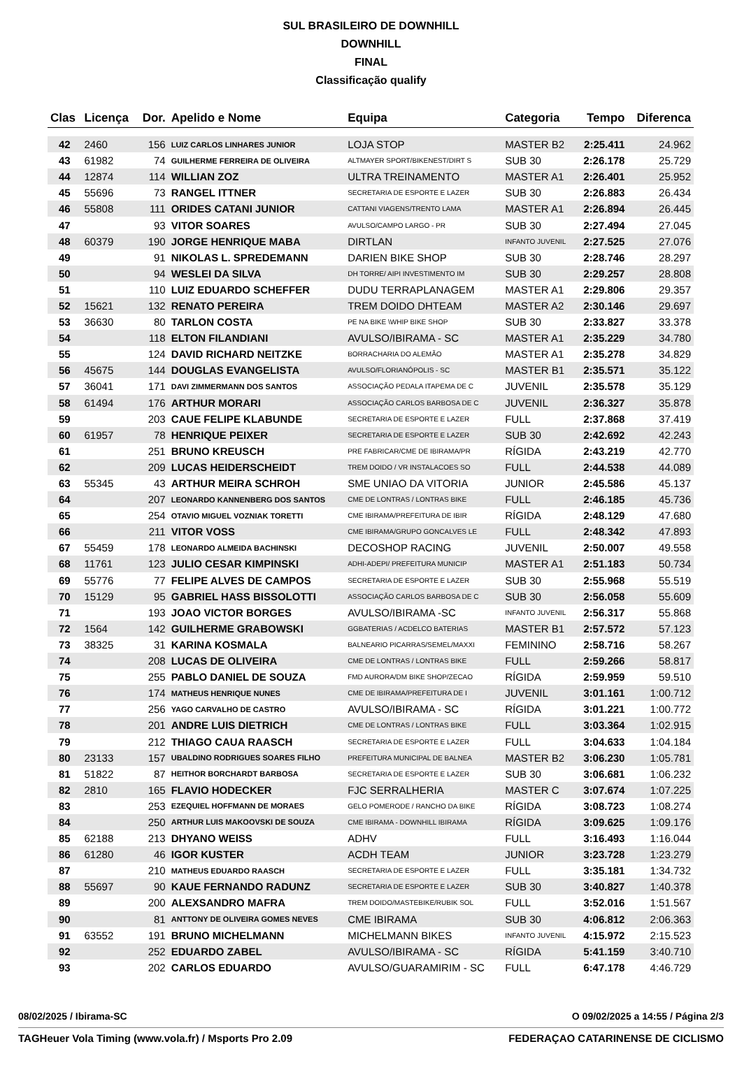SUL BRASILEIRO DE DOWNHILL
DOWNHILL
FINAL
Classificação qualify
| Clas | Licença | Dor. | Apelido e Nome | Equipa | Categoria | Tempo | Diferenca |
| --- | --- | --- | --- | --- | --- | --- | --- |
| 42 | 2460 | 156 | LUIZ CARLOS LINHARES JUNIOR | LOJA STOP | MASTER B2 | 2:25.411 | 24.962 |
| 43 | 61982 | 74 | GUILHERME FERREIRA DE OLIVEIRA | ALTMAYER SPORT/BIKENEST/DIRT S | SUB 30 | 2:26.178 | 25.729 |
| 44 | 12874 | 114 | WILLIAN ZOZ | ULTRA TREINAMENTO | MASTER A1 | 2:26.401 | 25.952 |
| 45 | 55696 | 73 | RANGEL ITTNER | SECRETARIA DE ESPORTE E LAZER | SUB 30 | 2:26.883 | 26.434 |
| 46 | 55808 | 111 | ORIDES CATANI JUNIOR | CATTANI VIAGENS/TRENTO LAMA | MASTER A1 | 2:26.894 | 26.445 |
| 47 | | 93 | VITOR SOARES | AVULSO/CAMPO LARGO - PR | SUB 30 | 2:27.494 | 27.045 |
| 48 | 60379 | 190 | JORGE HENRIQUE MABA | DIRTLAN | INFANTO JUVENIL | 2:27.525 | 27.076 |
| 49 | | 91 | NIKOLAS L. SPREDEMANN | DARIEN BIKE SHOP | SUB 30 | 2:28.746 | 28.297 |
| 50 | | 94 | WESLEI DA SILVA | DH TORRE/ AIPI INVESTIMENTO IM | SUB 30 | 2:29.257 | 28.808 |
| 51 | | 110 | LUIZ EDUARDO SCHEFFER | DUDU TERRAPLANAGEM | MASTER A1 | 2:29.806 | 29.357 |
| 52 | 15621 | 132 | RENATO PEREIRA | TREM DOIDO DHTEAM | MASTER A2 | 2:30.146 | 29.697 |
| 53 | 36630 | 80 | TARLON COSTA | PE NA BIKE \WHIP BIKE SHOP | SUB 30 | 2:33.827 | 33.378 |
| 54 | | 118 | ELTON FILANDIANI | AVULSO/IBIRAMA - SC | MASTER A1 | 2:35.229 | 34.780 |
| 55 | | 124 | DAVID RICHARD NEITZKE | BORRACHARIA DO ALEMÃO | MASTER A1 | 2:35.278 | 34.829 |
| 56 | 45675 | 144 | DOUGLAS EVANGELISTA | AVULSO/FLORIANÓPOLIS - SC | MASTER B1 | 2:35.571 | 35.122 |
| 57 | 36041 | 171 | DAVI ZIMMERMANN DOS SANTOS | ASSOCIAÇÃO PEDALA ITAPEMA DE C | JUVENIL | 2:35.578 | 35.129 |
| 58 | 61494 | 176 | ARTHUR MORARI | ASSOCIAÇÃO CARLOS BARBOSA DE C | JUVENIL | 2:36.327 | 35.878 |
| 59 | | 203 | CAUE FELIPE KLABUNDE | SECRETARIA DE ESPORTE E LAZER | FULL | 2:37.868 | 37.419 |
| 60 | 61957 | 78 | HENRIQUE PEIXER | SECRETARIA DE ESPORTE E LAZER | SUB 30 | 2:42.692 | 42.243 |
| 61 | | 251 | BRUNO KREUSCH | PRE FABRICAR/CME DE IBIRAMA/PR | RÍGIDA | 2:43.219 | 42.770 |
| 62 | | 209 | LUCAS HEIDERSCHEIDT | TREM DOIDO / VR INSTALACOES SO | FULL | 2:44.538 | 44.089 |
| 63 | 55345 | 43 | ARTHUR MEIRA SCHROH | SME UNIAO DA VITORIA | JUNIOR | 2:45.586 | 45.137 |
| 64 | | 207 | LEONARDO KANNENBERG DOS SANTOS | CME DE LONTRAS / LONTRAS BIKE | FULL | 2:46.185 | 45.736 |
| 65 | | 254 | OTAVIO MIGUEL VOZNIAK TORETTI | CME IBIRAMA/PREFEITURA DE IBIR | RÍGIDA | 2:48.129 | 47.680 |
| 66 | | 211 | VITOR VOSS | CME IBIRAMA/GRUPO GONCALVES LE | FULL | 2:48.342 | 47.893 |
| 67 | 55459 | 178 | LEONARDO ALMEIDA BACHINSKI | DECOSHOP RACING | JUVENIL | 2:50.007 | 49.558 |
| 68 | 11761 | 123 | JULIO CESAR KIMPINSKI | ADHI-ADEPI/ PREFEITURA MUNICIP | MASTER A1 | 2:51.183 | 50.734 |
| 69 | 55776 | 77 | FELIPE ALVES DE CAMPOS | SECRETARIA DE ESPORTE E LAZER | SUB 30 | 2:55.968 | 55.519 |
| 70 | 15129 | 95 | GABRIEL HASS BISSOLOTTI | ASSOCIAÇÃO CARLOS BARBOSA DE C | SUB 30 | 2:56.058 | 55.609 |
| 71 | | 193 | JOAO VICTOR BORGES | AVULSO/IBIRAMA -SC | INFANTO JUVENIL | 2:56.317 | 55.868 |
| 72 | 1564 | 142 | GUILHERME GRABOWSKI | GGBATERIAS / ACDELCO BATERIAS | MASTER B1 | 2:57.572 | 57.123 |
| 73 | 38325 | 31 | KARINA KOSMALA | BALNEARIO PICARRAS/SEMEL/MAXXI | FEMININO | 2:58.716 | 58.267 |
| 74 | | 208 | LUCAS DE OLIVEIRA | CME DE LONTRAS / LONTRAS BIKE | FULL | 2:59.266 | 58.817 |
| 75 | | 255 | PABLO DANIEL DE SOUZA | FMD AURORA/DM BIKE SHOP/ZECAO | RÍGIDA | 2:59.959 | 59.510 |
| 76 | | 174 | MATHEUS HENRIQUE NUNES | CME DE IBIRAMA/PREFEITURA DE I | JUVENIL | 3:01.161 | 1:00.712 |
| 77 | | 256 | YAGO CARVALHO DE CASTRO | AVULSO/IBIRAMA - SC | RÍGIDA | 3:01.221 | 1:00.772 |
| 78 | | 201 | ANDRE LUIS DIETRICH | CME DE LONTRAS / LONTRAS BIKE | FULL | 3:03.364 | 1:02.915 |
| 79 | | 212 | THIAGO CAUA RAASCH | SECRETARIA DE ESPORTE E LAZER | FULL | 3:04.633 | 1:04.184 |
| 80 | 23133 | 157 | UBALDINO RODRIGUES SOARES FILHO | PREFEITURA MUNICIPAL DE BALNEA | MASTER B2 | 3:06.230 | 1:05.781 |
| 81 | 51822 | 87 | HEITHOR BORCHARDT BARBOSA | SECRETARIA DE ESPORTE E LAZER | SUB 30 | 3:06.681 | 1:06.232 |
| 82 | 2810 | 165 | FLAVIO HODECKER | FJC SERRALHERIA | MASTER C | 3:07.674 | 1:07.225 |
| 83 | | 253 | EZEQUIEL HOFFMANN DE MORAES | GELO POMERODE / RANCHO DA BIKE | RÍGIDA | 3:08.723 | 1:08.274 |
| 84 | | 250 | ARTHUR LUIS MAKOOVSKI DE SOUZA | CME IBIRAMA - DOWNHILL IBIRAMA | RÍGIDA | 3:09.625 | 1:09.176 |
| 85 | 62188 | 213 | DHYANO WEISS | ADHV | FULL | 3:16.493 | 1:16.044 |
| 86 | 61280 | 46 | IGOR KUSTER | ACDH TEAM | JUNIOR | 3:23.728 | 1:23.279 |
| 87 | | 210 | MATHEUS EDUARDO RAASCH | SECRETARIA DE ESPORTE E LAZER | FULL | 3:35.181 | 1:34.732 |
| 88 | 55697 | 90 | KAUE FERNANDO RADUNZ | SECRETARIA DE ESPORTE E LAZER | SUB 30 | 3:40.827 | 1:40.378 |
| 89 | | 200 | ALEXSANDRO MAFRA | TREM DOIDO/MASTEBIKE/RUBIK SOL | FULL | 3:52.016 | 1:51.567 |
| 90 | | 81 | ANTTONY DE OLIVEIRA GOMES NEVES | CME IBIRAMA | SUB 30 | 4:06.812 | 2:06.363 |
| 91 | 63552 | 191 | BRUNO MICHELMANN | MICHELMANN BIKES | INFANTO JUVENIL | 4:15.972 | 2:15.523 |
| 92 | | 252 | EDUARDO ZABEL | AVULSO/IBIRAMA - SC | RÍGIDA | 5:41.159 | 3:40.710 |
| 93 | | 202 | CARLOS EDUARDO | AVULSO/GUARAMIRIM - SC | FULL | 6:47.178 | 4:46.729 |
08/02/2025 / Ibirama-SC O 09/02/2025 a 14:55 / Página 2/3
TAGHeuer Vola Timing (www.vola.fr) / Msports Pro 2.09 FEDERAÇAO CATARINENSE DE CICLISMO